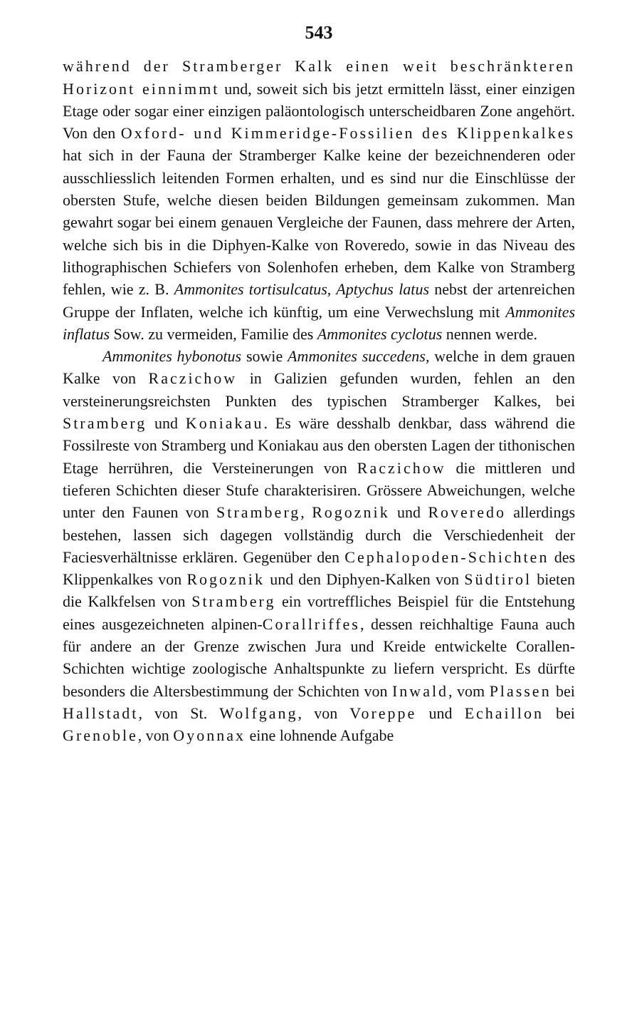543
während der Stramberger Kalk einen weit beschränkteren Horizont einnimmt und, soweit sich bis jetzt ermitteln lässt, einer einzigen Etage oder sogar einer einzigen paläontologisch unterscheidbaren Zone angehört. Von den Oxford- und Kimmeridge-Fossilien des Klippenkalkes hat sich in der Fauna der Stramberger Kalke keine der bezeichnenderen oder ausschliesslich leitenden Formen erhalten, und es sind nur die Einschlüsse der obersten Stufe, welche diesen beiden Bildungen gemeinsam zukommen. Man gewahrt sogar bei einem genauen Vergleiche der Faunen, dass mehrere der Arten, welche sich bis in die Diphyen-Kalke von Roveredo, sowie in das Niveau des lithographischen Schiefers von Solenhofen erheben, dem Kalke von Stramberg fehlen, wie z. B. Ammonites tortisulcatus, Aptychus latus nebst der artenreichen Gruppe der Inflaten, welche ich künftig, um eine Verwechslung mit Ammonites inflatus Sow. zu vermeiden, Familie des Ammonites cyclotus nennen werde.
Ammonites hybonotus sowie Ammonites succedens, welche in dem grauen Kalke von Raczichow in Galizien gefunden wurden, fehlen an den versteinerungsreichsten Punkten des typischen Stramberger Kalkes, bei Stramberg und Koniakau. Es wäre desshalb denkbar, dass während die Fossilreste von Stramberg und Koniakau aus den obersten Lagen der tithonischen Etage herrühren, die Versteinerungen von Raczichow die mittleren und tieferen Schichten dieser Stufe charakterisiren. Grössere Abweichungen, welche unter den Faunen von Stramberg, Rogoznik und Roveredo allerdings bestehen, lassen sich dagegen vollständig durch die Verschiedenheit der Faciesverhältnisse erklären. Gegenüber den Cephalopoden-Schichten des Klippenkalkes von Rogoznik und den Diphyen-Kalken von Südtirol bieten die Kalkfelsen von Stramberg ein vortreffliches Beispiel für die Entstehung eines ausgezeichneten alpinen-Corallriffes, dessen reichhaltige Fauna auch für andere an der Grenze zwischen Jura und Kreide entwickelte Corallen-Schichten wichtige zoologische Anhaltspunkte zu liefern verspricht. Es dürfte besonders die Altersbestimmung der Schichten von Inwald, vom Plassen bei Hallstadt, von St. Wolfgang, von Voreppe und Echaillon bei Grenoble, von Oyonnax eine lohnende Aufgabe